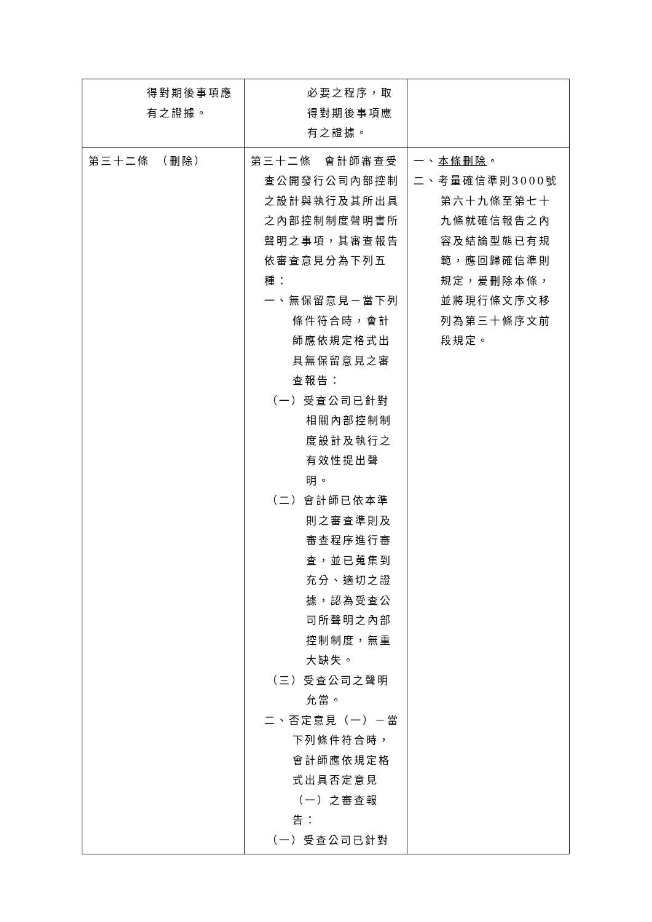| 得對期後事項應有之證據。 | 必要之程序，取得對期後事項應有之證據。 | |
| 第三十二條 （刪除） | 第三十二條 會計師審查受查公開發行公司內部控制之設計與執行及其所出具之內部控制制度聲明書所聲明之事項，其審查報告依審查意見分為下列五種： 一、無保留意見－當下列條件符合時，會計師應依規定格式出具無保留意見之審查報告： （一）受查公司已針對相關內部控制制度設計及執行之有效性提出聲明。 （二）會計師已依本準則之審查準則及審查程序進行審查，並已蒐集到充分、適切之證據，認為受查公司所聲明之內部控制制度，無重大缺失。 （三）受查公司之聲明允當。 二、否定意見（一）－當下列條件符合時，會計師應依規定格式出具否定意見（一）之審查報告： （一）受查公司已針對 | 一、 本條刪除 。 二、考量確信準則3000號第六十九條至第七十九條就確信報告之內容及結論型態已有規範，應回歸確信準則規定，爰刪除本條，並將現行條文序文移列為第三十條序文前段規定。 |